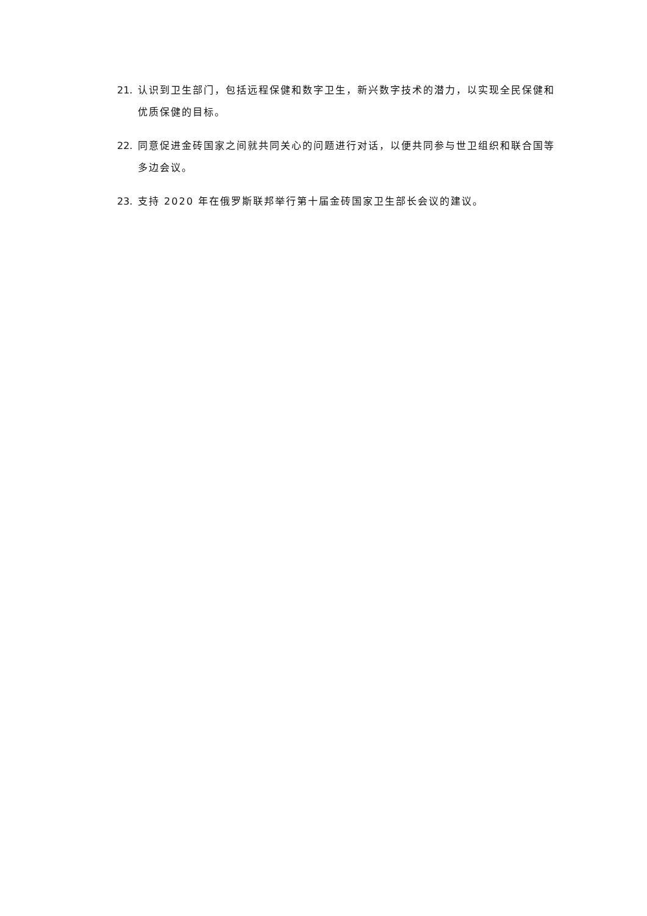21. 认识到卫生部门，包括远程保健和数字卫生，新兴数字技术的潜力，以实现全民保健和优质保健的目标。
22. 同意促进金砖国家之间就共同关心的问题进行对话，以便共同参与世卫组织和联合国等多边会议。
23. 支持 2020 年在俄罗斯联邦举行第十届金砖国家卫生部长会议的建议。